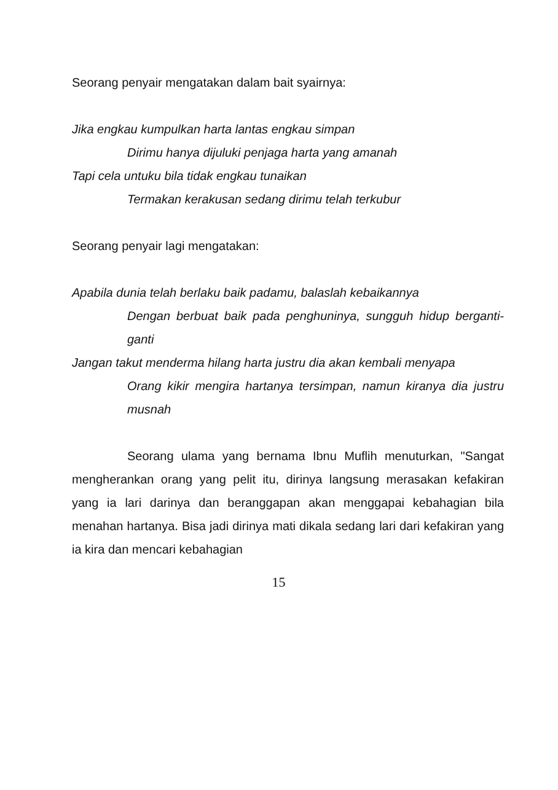Seorang penyair mengatakan dalam bait syairnya:
Jika engkau kumpulkan harta lantas engkau simpan
Dirimu hanya dijuluki penjaga harta yang amanah
Tapi cela untuku bila tidak engkau tunaikan
Termakan kerakusan sedang dirimu telah terkubur
Seorang penyair lagi mengatakan:
Apabila dunia telah berlaku baik padamu, balaslah kebaikannya
Dengan berbuat baik pada penghuninya, sungguh hidup berganti-ganti
Jangan takut menderma hilang harta justru dia akan kembali menyapa
Orang kikir mengira hartanya tersimpan, namun kiranya dia justru musnah
Seorang ulama yang bernama Ibnu Muflih menuturkan, "Sangat mengherankan orang yang pelit itu, dirinya langsung merasakan kefakiran yang ia lari darinya dan beranggapan akan menggapai kebahagian bila menahan hartanya. Bisa jadi dirinya mati dikala sedang lari dari kefakiran yang ia kira dan mencari kebahagian
15